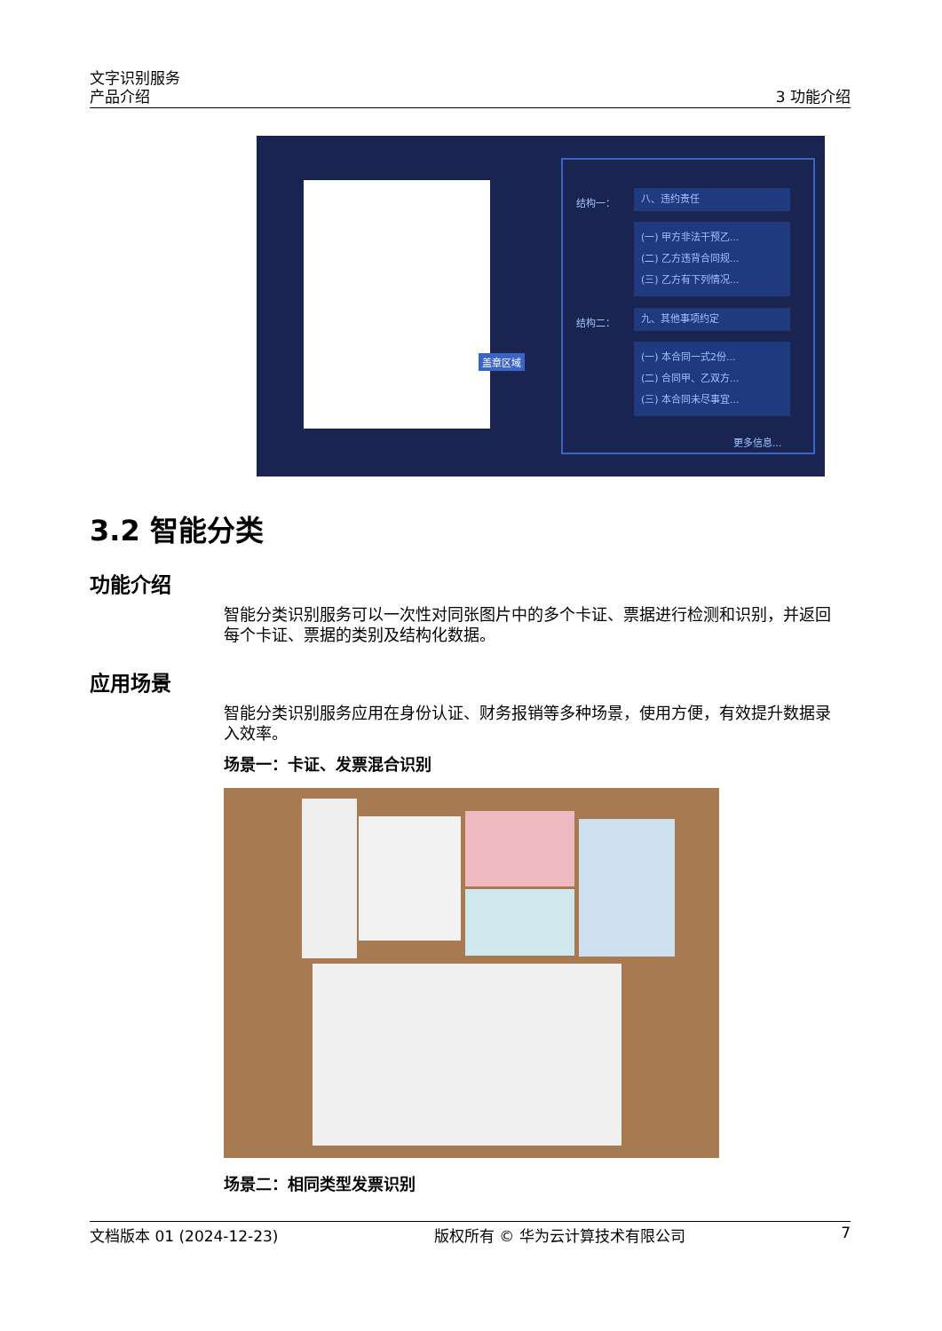文字识别服务
产品介绍
3 功能介绍
盖章区域
结构一：
八、违约责任
(一) 甲方非法干预乙...
(二) 乙方违背合同规...
(三) 乙方有下列情况...
结构二：
九、其他事项约定
(一) 本合同一式2份...
(二) 合同甲、乙双方...
(三) 本合同未尽事宜...
更多信息...
3.2 智能分类
功能介绍
智能分类识别服务可以一次性对同张图片中的多个卡证、票据进行检测和识别，并返回每个卡证、票据的类别及结构化数据。
应用场景
智能分类识别服务应用在身份认证、财务报销等多种场景，使用方便，有效提升数据录入效率。
场景一：卡证、发票混合识别
场景二：相同类型发票识别
文档版本 01 (2024-12-23) 版权所有 © 华为云计算技术有限公司 7